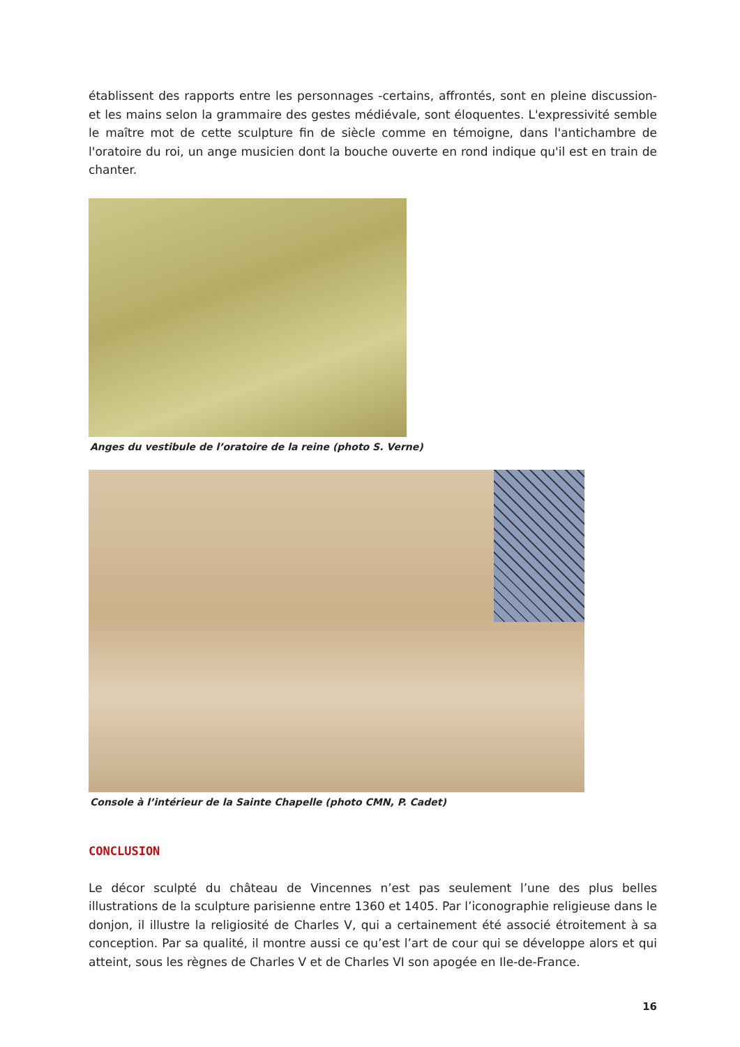établissent des rapports entre les personnages -certains, affrontés, sont en pleine discussion- et les mains selon la grammaire des gestes médiévale, sont éloquentes. L'expressivité semble le maître mot de cette sculpture fin de siècle comme en témoigne, dans l'antichambre de l'oratoire du roi, un ange musicien dont la bouche ouverte en rond indique qu'il est en train de chanter.
Anges du vestibule de l’oratoire de la reine (photo S. Verne)
Console à l’intérieur de la Sainte Chapelle (photo CMN, P. Cadet)
CONCLUSION
Le décor sculpté du château de Vincennes n’est pas seulement l’une des plus belles illustrations de la sculpture parisienne entre 1360 et 1405. Par l’iconographie religieuse dans le donjon, il illustre la religiosité de Charles V, qui a certainement été associé étroitement à sa conception. Par sa qualité, il montre aussi ce qu’est l’art de cour qui se développe alors et qui atteint, sous les règnes de Charles V et de Charles VI son apogée en Ile-de-France.
16